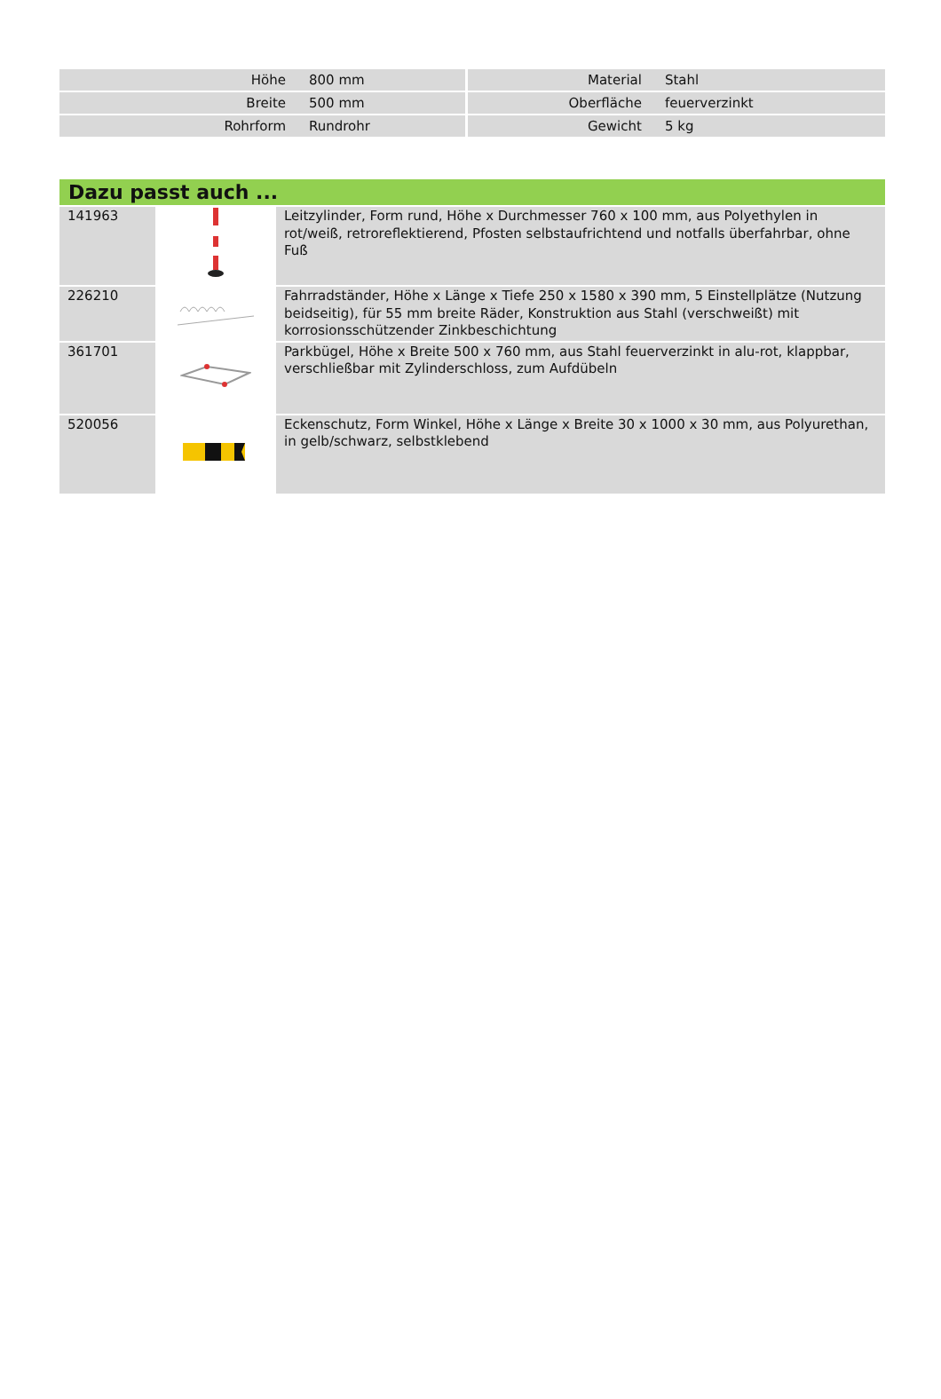| Höhe | 800 mm | Material | Stahl |
| Breite | 500 mm | Oberfläche | feuerverzinkt |
| Rohrform | Rundrohr | Gewicht | 5 kg |
Dazu passt auch ...
| 141963 | | Leitzylinder, Form rund, Höhe x Durchmesser 760 x 100 mm, aus Polyethylen in rot/weiß, retroreflektierend, Pfosten selbstaufrichtend und notfalls überfahrbar, ohne Fuß |
| 226210 | | Fahrradständer, Höhe x Länge x Tiefe 250 x 1580 x 390 mm, 5 Einstellplätze (Nutzung beidseitig), für 55 mm breite Räder, Konstruktion aus Stahl (verschweißt) mit korrosionsschützender Zinkbeschichtung |
| 361701 | | Parkbügel, Höhe x Breite 500 x 760 mm, aus Stahl feuerverzinkt in alu-rot, klappbar, verschließbar mit Zylinderschloss, zum Aufdübeln |
| 520056 | | Eckenschutz, Form Winkel, Höhe x Länge x Breite 30 x 1000 x 30 mm, aus Polyurethan, in gelb/schwarz, selbstklebend |